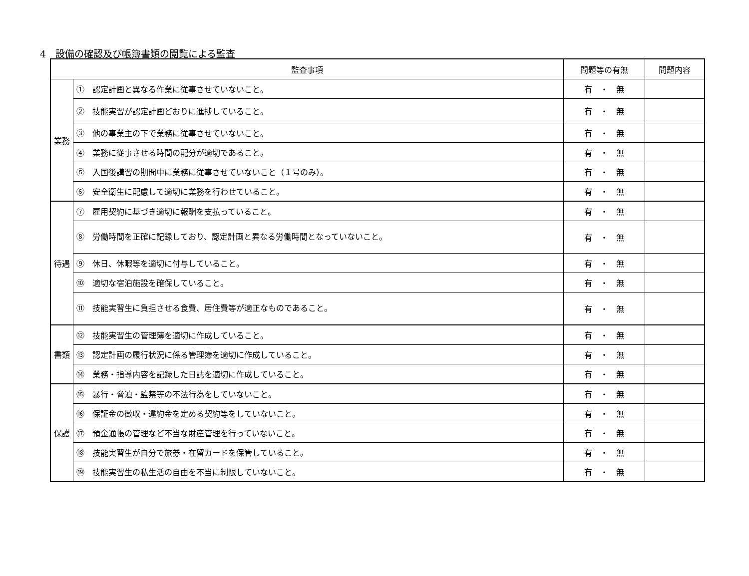4　設備の確認及び帳簿書類の閲覧による監査
| 監査事項 | | 問題等の有無 | 問題内容 |
| --- | --- | --- | --- |
| 業務 | ① 認定計画と異なる作業に従事させていないこと。 | 有 ・ 無 | |
| | ② 技能実習が認定計画どおりに進捗していること。 | 有 ・ 無 | |
| | ③ 他の事業主の下で業務に従事させていないこと。 | 有 ・ 無 | |
| | ④ 業務に従事させる時間の配分が適切であること。 | 有 ・ 無 | |
| | ⑤ 入国後講習の期間中に業務に従事させていないこと（１号のみ）。 | 有 ・ 無 | |
| | ⑥ 安全衛生に配慮して適切に業務を行わせていること。 | 有 ・ 無 | |
| 待遇 | ⑦ 雇用契約に基づき適切に報酬を支払っていること。 | 有 ・ 無 | |
| | ⑧ 労働時間を正確に記録しており、認定計画と異なる労働時間となっていないこと。 | 有 ・ 無 | |
| | ⑨ 休日、休暇等を適切に付与していること。 | 有 ・ 無 | |
| | ⑩ 適切な宿泊施設を確保していること。 | 有 ・ 無 | |
| | ⑪ 技能実習生に負担させる食費、居住費等が適正なものであること。 | 有 ・ 無 | |
| 書類 | ⑫ 技能実習生の管理簿を適切に作成していること。 | 有 ・ 無 | |
| | ⑬ 認定計画の履行状況に係る管理簿を適切に作成していること。 | 有 ・ 無 | |
| | ⑭ 業務・指導内容を記録した日誌を適切に作成していること。 | 有 ・ 無 | |
| 保護 | ⑮ 暴行・脅迫・監禁等の不法行為をしていないこと。 | 有 ・ 無 | |
| | ⑯ 保証金の徴収・違約金を定める契約等をしていないこと。 | 有 ・ 無 | |
| | ⑰ 預金通帳の管理など不当な財産管理を行っていないこと。 | 有 ・ 無 | |
| | ⑱ 技能実習生が自分で旅券・在留カードを保管していること。 | 有 ・ 無 | |
| | ⑲ 技能実習生の私生活の自由を不当に制限していないこと。 | 有 ・ 無 | |